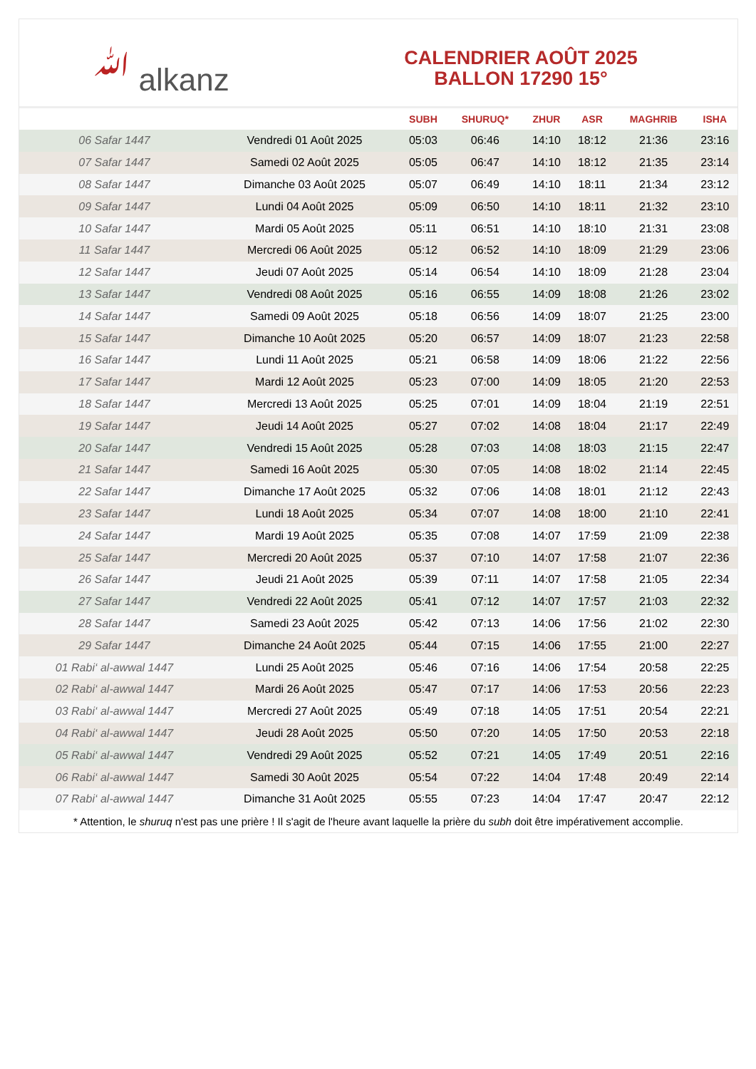ﷲ alkanz
CALENDRIER AOÛT 2025
BALLON 17290 15°
| | | SUBH | SHURUQ* | ZHUR | ASR | MAGHRIB | ISHA |
| --- | --- | --- | --- | --- | --- | --- | --- |
| 06 Safar 1447 | Vendredi 01 Août 2025 | 05:03 | 06:46 | 14:10 | 18:12 | 21:36 | 23:16 |
| 07 Safar 1447 | Samedi 02 Août 2025 | 05:05 | 06:47 | 14:10 | 18:12 | 21:35 | 23:14 |
| 08 Safar 1447 | Dimanche 03 Août 2025 | 05:07 | 06:49 | 14:10 | 18:11 | 21:34 | 23:12 |
| 09 Safar 1447 | Lundi 04 Août 2025 | 05:09 | 06:50 | 14:10 | 18:11 | 21:32 | 23:10 |
| 10 Safar 1447 | Mardi 05 Août 2025 | 05:11 | 06:51 | 14:10 | 18:10 | 21:31 | 23:08 |
| 11 Safar 1447 | Mercredi 06 Août 2025 | 05:12 | 06:52 | 14:10 | 18:09 | 21:29 | 23:06 |
| 12 Safar 1447 | Jeudi 07 Août 2025 | 05:14 | 06:54 | 14:10 | 18:09 | 21:28 | 23:04 |
| 13 Safar 1447 | Vendredi 08 Août 2025 | 05:16 | 06:55 | 14:09 | 18:08 | 21:26 | 23:02 |
| 14 Safar 1447 | Samedi 09 Août 2025 | 05:18 | 06:56 | 14:09 | 18:07 | 21:25 | 23:00 |
| 15 Safar 1447 | Dimanche 10 Août 2025 | 05:20 | 06:57 | 14:09 | 18:07 | 21:23 | 22:58 |
| 16 Safar 1447 | Lundi 11 Août 2025 | 05:21 | 06:58 | 14:09 | 18:06 | 21:22 | 22:56 |
| 17 Safar 1447 | Mardi 12 Août 2025 | 05:23 | 07:00 | 14:09 | 18:05 | 21:20 | 22:53 |
| 18 Safar 1447 | Mercredi 13 Août 2025 | 05:25 | 07:01 | 14:09 | 18:04 | 21:19 | 22:51 |
| 19 Safar 1447 | Jeudi 14 Août 2025 | 05:27 | 07:02 | 14:08 | 18:04 | 21:17 | 22:49 |
| 20 Safar 1447 | Vendredi 15 Août 2025 | 05:28 | 07:03 | 14:08 | 18:03 | 21:15 | 22:47 |
| 21 Safar 1447 | Samedi 16 Août 2025 | 05:30 | 07:05 | 14:08 | 18:02 | 21:14 | 22:45 |
| 22 Safar 1447 | Dimanche 17 Août 2025 | 05:32 | 07:06 | 14:08 | 18:01 | 21:12 | 22:43 |
| 23 Safar 1447 | Lundi 18 Août 2025 | 05:34 | 07:07 | 14:08 | 18:00 | 21:10 | 22:41 |
| 24 Safar 1447 | Mardi 19 Août 2025 | 05:35 | 07:08 | 14:07 | 17:59 | 21:09 | 22:38 |
| 25 Safar 1447 | Mercredi 20 Août 2025 | 05:37 | 07:10 | 14:07 | 17:58 | 21:07 | 22:36 |
| 26 Safar 1447 | Jeudi 21 Août 2025 | 05:39 | 07:11 | 14:07 | 17:58 | 21:05 | 22:34 |
| 27 Safar 1447 | Vendredi 22 Août 2025 | 05:41 | 07:12 | 14:07 | 17:57 | 21:03 | 22:32 |
| 28 Safar 1447 | Samedi 23 Août 2025 | 05:42 | 07:13 | 14:06 | 17:56 | 21:02 | 22:30 |
| 29 Safar 1447 | Dimanche 24 Août 2025 | 05:44 | 07:15 | 14:06 | 17:55 | 21:00 | 22:27 |
| 01 Rabi‘ al-awwal 1447 | Lundi 25 Août 2025 | 05:46 | 07:16 | 14:06 | 17:54 | 20:58 | 22:25 |
| 02 Rabi‘ al-awwal 1447 | Mardi 26 Août 2025 | 05:47 | 07:17 | 14:06 | 17:53 | 20:56 | 22:23 |
| 03 Rabi‘ al-awwal 1447 | Mercredi 27 Août 2025 | 05:49 | 07:18 | 14:05 | 17:51 | 20:54 | 22:21 |
| 04 Rabi‘ al-awwal 1447 | Jeudi 28 Août 2025 | 05:50 | 07:20 | 14:05 | 17:50 | 20:53 | 22:18 |
| 05 Rabi‘ al-awwal 1447 | Vendredi 29 Août 2025 | 05:52 | 07:21 | 14:05 | 17:49 | 20:51 | 22:16 |
| 06 Rabi‘ al-awwal 1447 | Samedi 30 Août 2025 | 05:54 | 07:22 | 14:04 | 17:48 | 20:49 | 22:14 |
| 07 Rabi‘ al-awwal 1447 | Dimanche 31 Août 2025 | 05:55 | 07:23 | 14:04 | 17:47 | 20:47 | 22:12 |
* Attention, le shuruq n'est pas une prière ! Il s'agit de l'heure avant laquelle la prière du subh doit être impérativement accomplie.